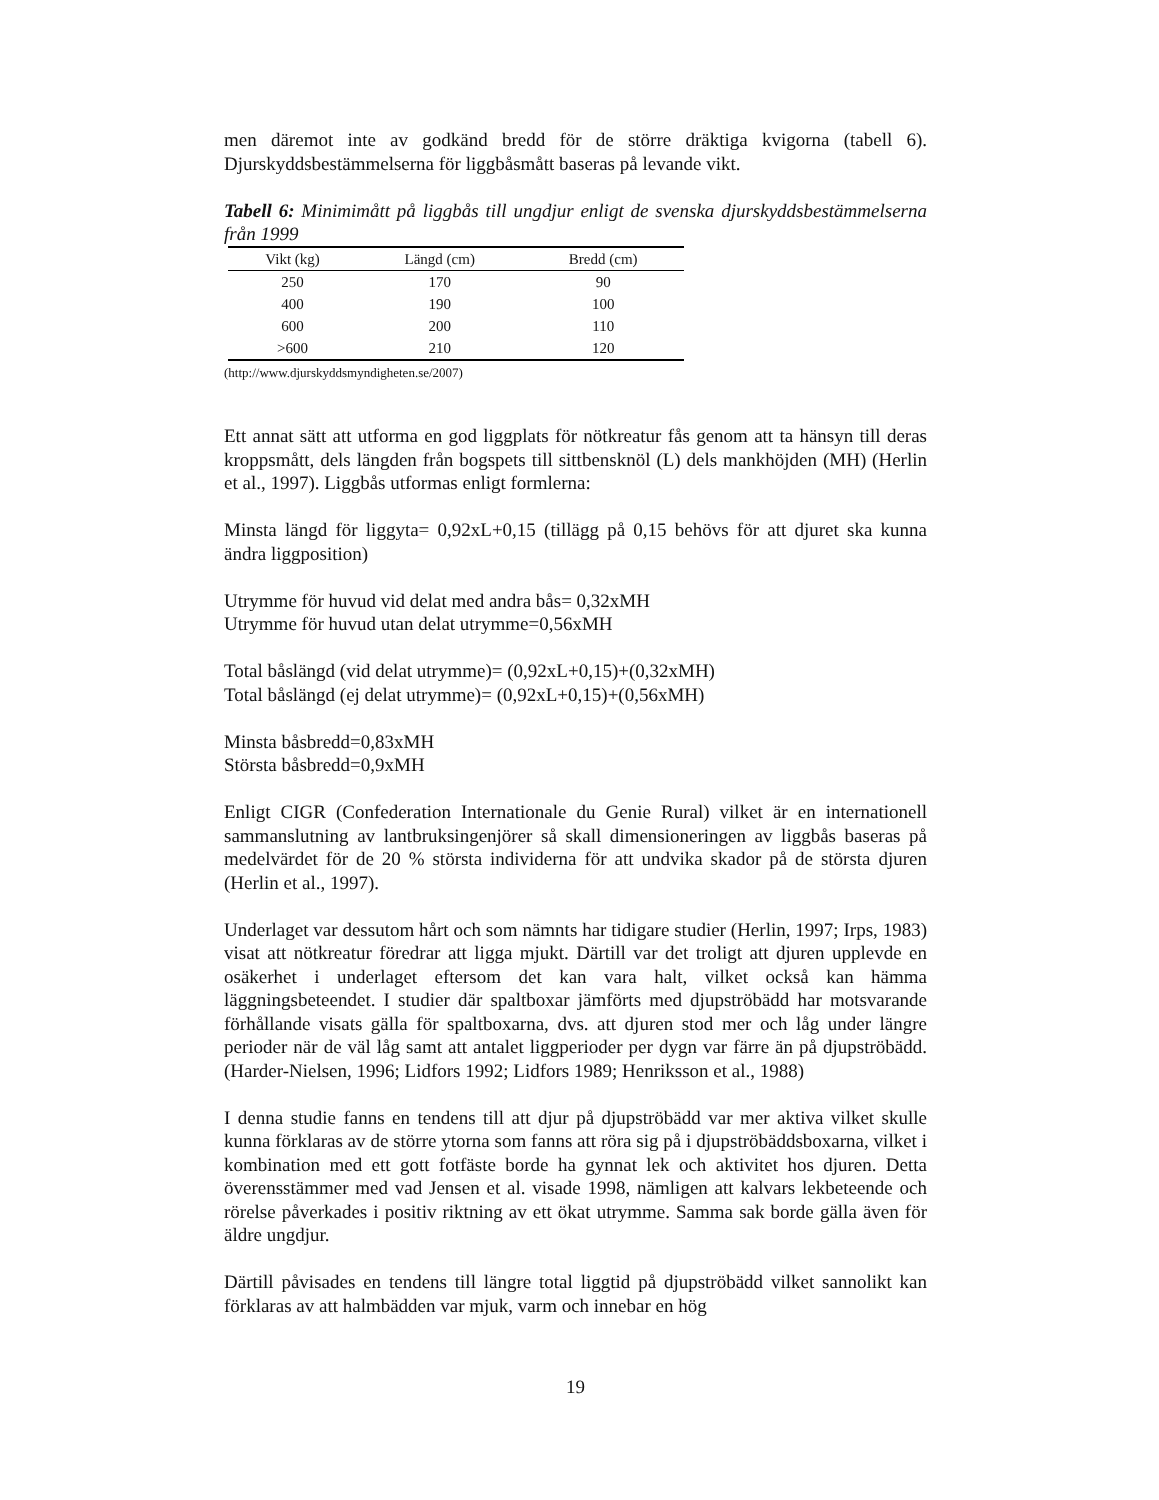men däremot inte av godkänd bredd för de större dräktiga kvigorna (tabell 6). Djurskyddsbestämmelserna för liggbåsmått baseras på levande vikt.
Tabell 6: Minimimått på liggbås till ungdjur enligt de svenska djurskyddsbestämmelserna från 1999
| Vikt (kg) | Längd (cm) | Bredd (cm) |
| --- | --- | --- |
| 250 | 170 | 90 |
| 400 | 190 | 100 |
| 600 | 200 | 110 |
| >600 | 210 | 120 |
(http://www.djurskyddsmyndigheten.se/2007)
Ett annat sätt att utforma en god liggplats för nötkreatur fås genom att ta hänsyn till deras kroppsmått, dels längden från bogspets till sittbensknöl (L) dels mankhöjden (MH) (Herlin et al., 1997). Liggbås utformas enligt formlerna:
Minsta längd för liggyta= 0,92xL+0,15 (tillägg på 0,15 behövs för att djuret ska kunna ändra liggposition)
Utrymme för huvud vid delat med andra bås= 0,32xMH
Utrymme för huvud utan delat utrymme=0,56xMH
Total båslängd (vid delat utrymme)= (0,92xL+0,15)+(0,32xMH)
Total båslängd (ej delat utrymme)= (0,92xL+0,15)+(0,56xMH)
Minsta båsbredd=0,83xMH
Största båsbredd=0,9xMH
Enligt CIGR (Confederation Internationale du Genie Rural) vilket är en internationell sammanslutning av lantbruksingenjörer så skall dimensioneringen av liggbås baseras på medelvärdet för de 20 % största individerna för att undvika skador på de största djuren (Herlin et al., 1997).
Underlaget var dessutom hårt och som nämnts har tidigare studier (Herlin, 1997; Irps, 1983) visat att nötkreatur föredrar att ligga mjukt. Därtill var det troligt att djuren upplevde en osäkerhet i underlaget eftersom det kan vara halt, vilket också kan hämma läggningsbeteendet. I studier där spaltboxar jämförts med djupströbädd har motsvarande förhållande visats gälla för spaltboxarna, dvs. att djuren stod mer och låg under längre perioder när de väl låg samt att antalet liggperioder per dygn var färre än på djupströbädd. (Harder-Nielsen, 1996; Lidfors 1992; Lidfors 1989; Henriksson et al., 1988)
I denna studie fanns en tendens till att djur på djupströbädd var mer aktiva vilket skulle kunna förklaras av de större ytorna som fanns att röra sig på i djupströbäddsboxarna, vilket i kombination med ett gott fotfäste borde ha gynnat lek och aktivitet hos djuren. Detta överensstämmer med vad Jensen et al. visade 1998, nämligen att kalvars lekbeteende och rörelse påverkades i positiv riktning av ett ökat utrymme. Samma sak borde gälla även för äldre ungdjur.
Därtill påvisades en tendens till längre total liggtid på djupströbädd vilket sannolikt kan förklaras av att halmbädden var mjuk, varm och innebar en hög
19